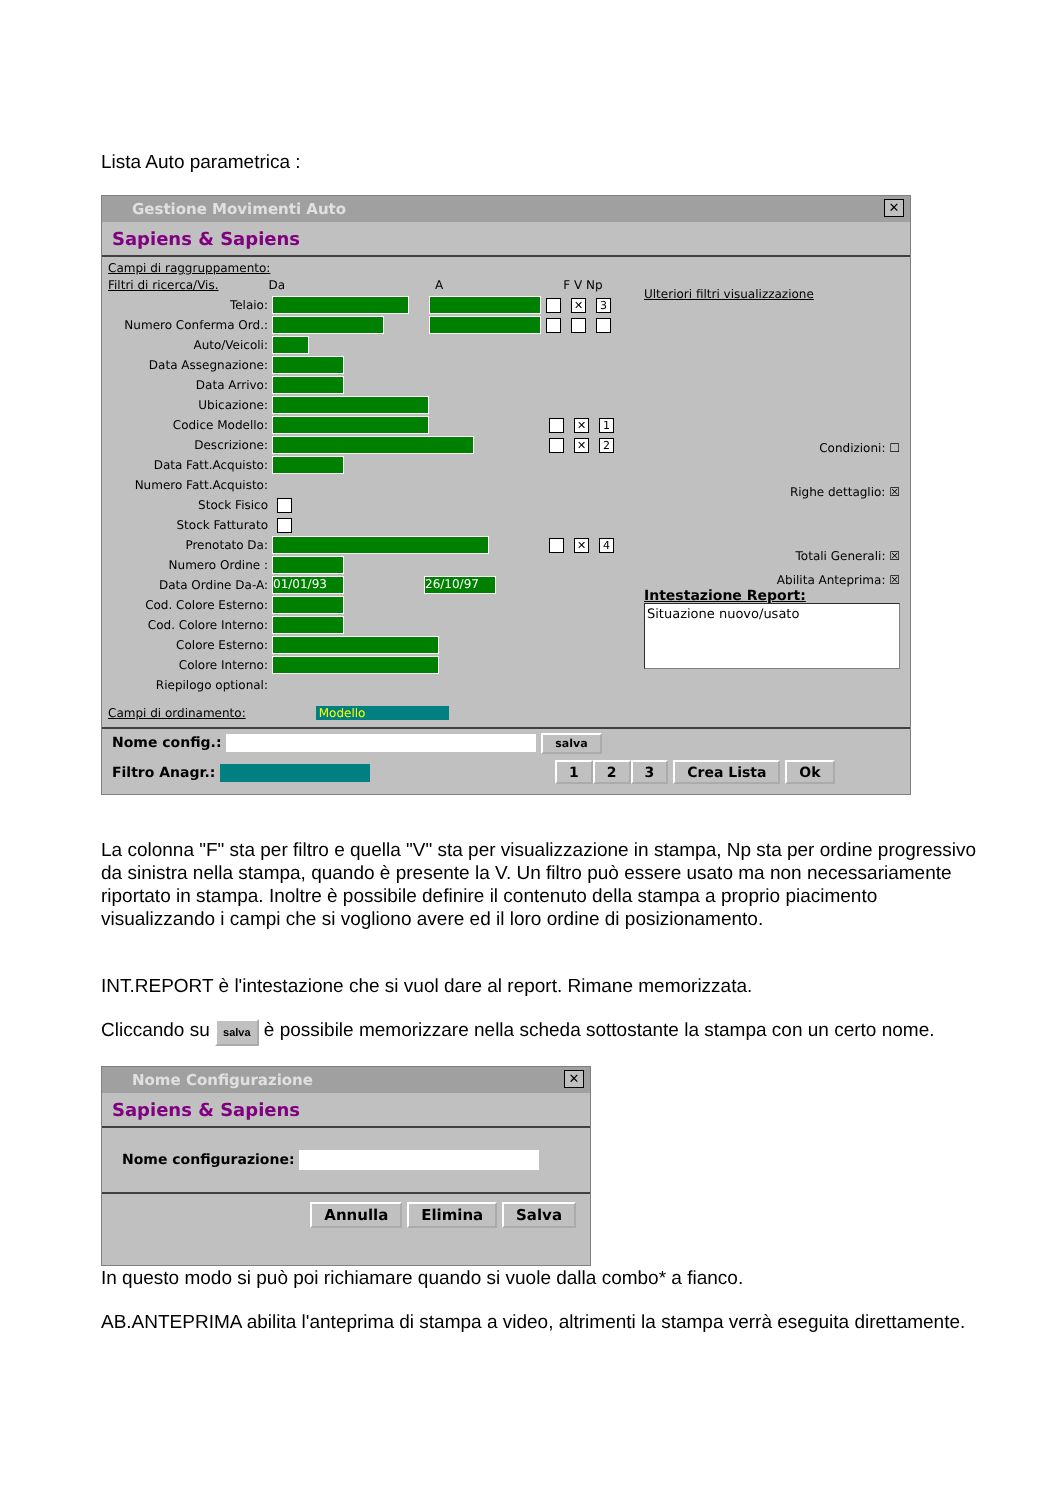Lista Auto parametrica :
Gestione Movimenti Auto ✕
Sapiens & Sapiens
Campi di raggruppamento:
Filtri di ricerca/Vis. Da A F V Np
Telaio: ✕ 3
Numero Conferma Ord.:
Auto/Veicoli:
Data Assegnazione:
Data Arrivo:
Ubicazione:
Codice Modello: ✕ 1
Descrizione: ✕ 2
Data Fatt.Acquisto:
Numero Fatt.Acquisto:
Stock Fisico
Stock Fatturato
Prenotato Da: ✕ 4
Numero Ordine :
Data Ordine Da-A: 01/01/93 26/10/97
Cod. Colore Esterno:
Cod. Colore Interno:
Colore Esterno:
Colore Interno:
Riepilogo optional:
Campi di ordinamento: Modello
Ulteriori filtri visualizzazione
Condizioni: ☐
Righe dettaglio: ☒
Totali Generali: ☒
Abilita Anteprima: ☒
Intestazione Report:
Situazione nuovo/usato
Nome config.: salva
Filtro Anagr.: 1 2 3 Crea Lista Ok
La colonna "F" sta per filtro e quella "V" sta per visualizzazione in stampa, Np sta per ordine progressivo da sinistra nella stampa, quando è presente la V. Un filtro può essere usato ma non necessariamente riportato in stampa. Inoltre è possibile definire il contenuto della stampa a proprio piacimento visualizzando i campi che si vogliono avere ed il loro ordine di posizionamento.
INT.REPORT è l'intestazione che si vuol dare al report. Rimane memorizzata.
Cliccando su salva è possibile memorizzare nella scheda sottostante la stampa con un certo nome.
Nome Configurazione ✕
Sapiens & Sapiens
Nome configurazione:
Annulla Elimina Salva
In questo modo si può poi richiamare quando si vuole dalla combo* a fianco.
AB.ANTEPRIMA abilita l'anteprima di stampa a video, altrimenti la stampa verrà eseguita direttamente.